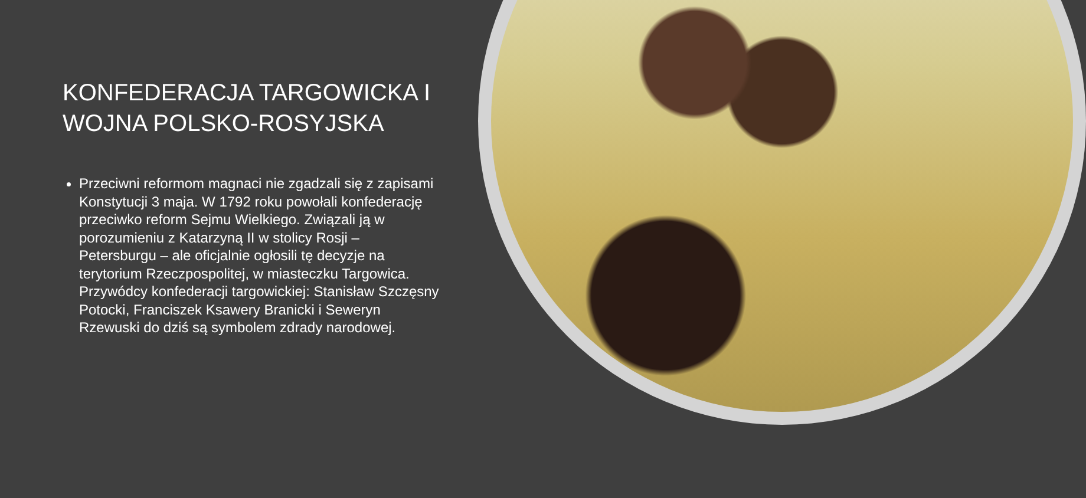KONFEDERACJA TARGOWICKA I WOJNA POLSKO-ROSYJSKA
Przeciwni reformom magnaci nie zgadzali się z zapisami Konstytucji 3 maja. W 1792 roku powołali konfederację przeciwko reform Sejmu Wielkiego. Związali ją w porozumieniu z Katarzyną II w stolicy Rosji – Petersburgu – ale oficjalnie ogłosili tę decyzje na terytorium Rzeczpospolitej, w miasteczku Targowica. Przywódcy konfederacji targowickiej: Stanisław Szczęsny Potocki, Franciszek Ksawery Branicki i Seweryn Rzewuski do dziś są symbolem zdrady narodowej.